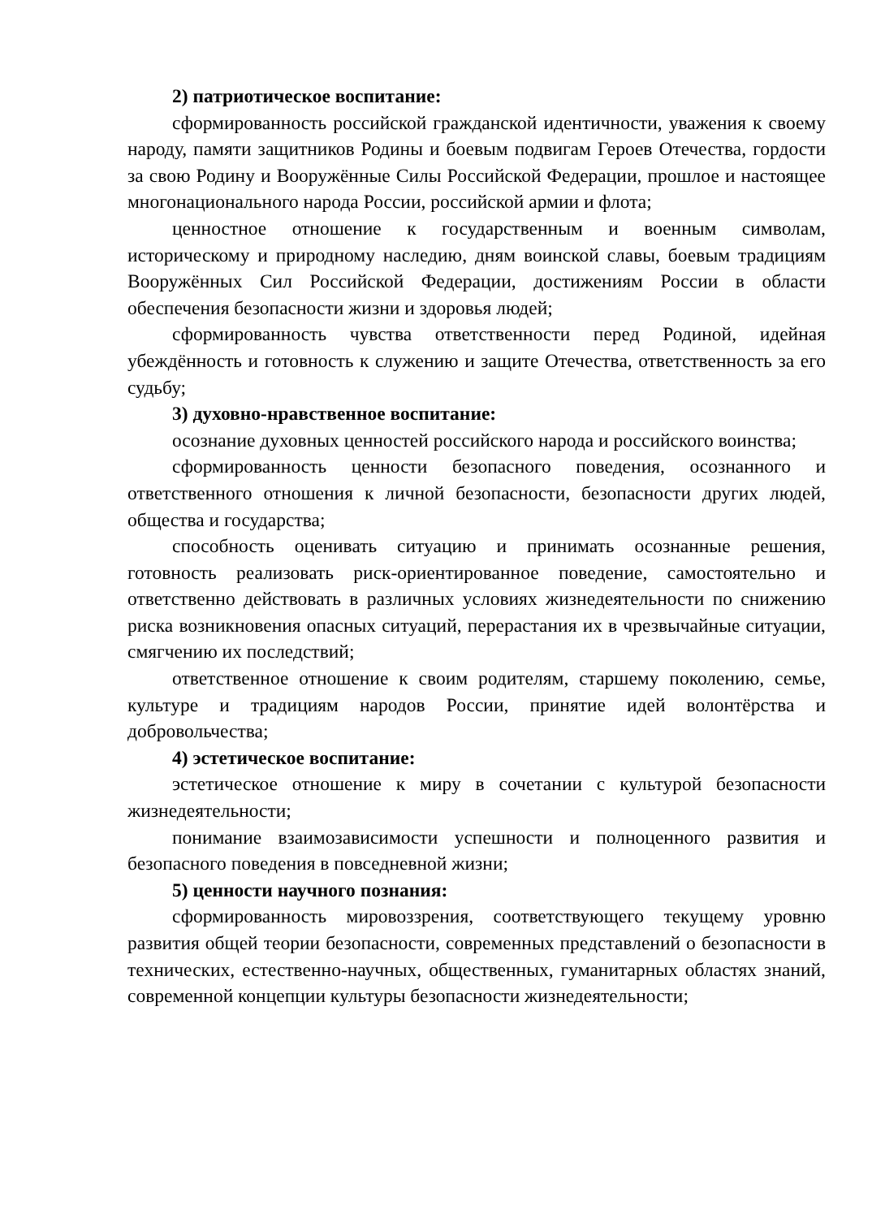2) патриотическое воспитание:
сформированность российской гражданской идентичности, уважения к своему народу, памяти защитников Родины и боевым подвигам Героев Отечества, гордости за свою Родину и Вооружённые Силы Российской Федерации, прошлое и настоящее многонационального народа России, российской армии и флота;
ценностное отношение к государственным и военным символам, историческому и природному наследию, дням воинской славы, боевым традициям Вооружённых Сил Российской Федерации, достижениям России в области обеспечения безопасности жизни и здоровья людей;
сформированность чувства ответственности перед Родиной, идейная убеждённость и готовность к служению и защите Отечества, ответственность за его судьбу;
3) духовно-нравственное воспитание:
осознание духовных ценностей российского народа и российского воинства;
сформированность ценности безопасного поведения, осознанного и ответственного отношения к личной безопасности, безопасности других людей, общества и государства;
способность оценивать ситуацию и принимать осознанные решения, готовность реализовать риск-ориентированное поведение, самостоятельно и ответственно действовать в различных условиях жизнедеятельности по снижению риска возникновения опасных ситуаций, перерастания их в чрезвычайные ситуации, смягчению их последствий;
ответственное отношение к своим родителям, старшему поколению, семье, культуре и традициям народов России, принятие идей волонтёрства и добровольчества;
4) эстетическое воспитание:
эстетическое отношение к миру в сочетании с культурой безопасности жизнедеятельности;
понимание взаимозависимости успешности и полноценного развития и безопасного поведения в повседневной жизни;
5) ценности научного познания:
сформированность мировоззрения, соответствующего текущему уровню развития общей теории безопасности, современных представлений о безопасности в технических, естественно-научных, общественных, гуманитарных областях знаний, современной концепции культуры безопасности жизнедеятельности;